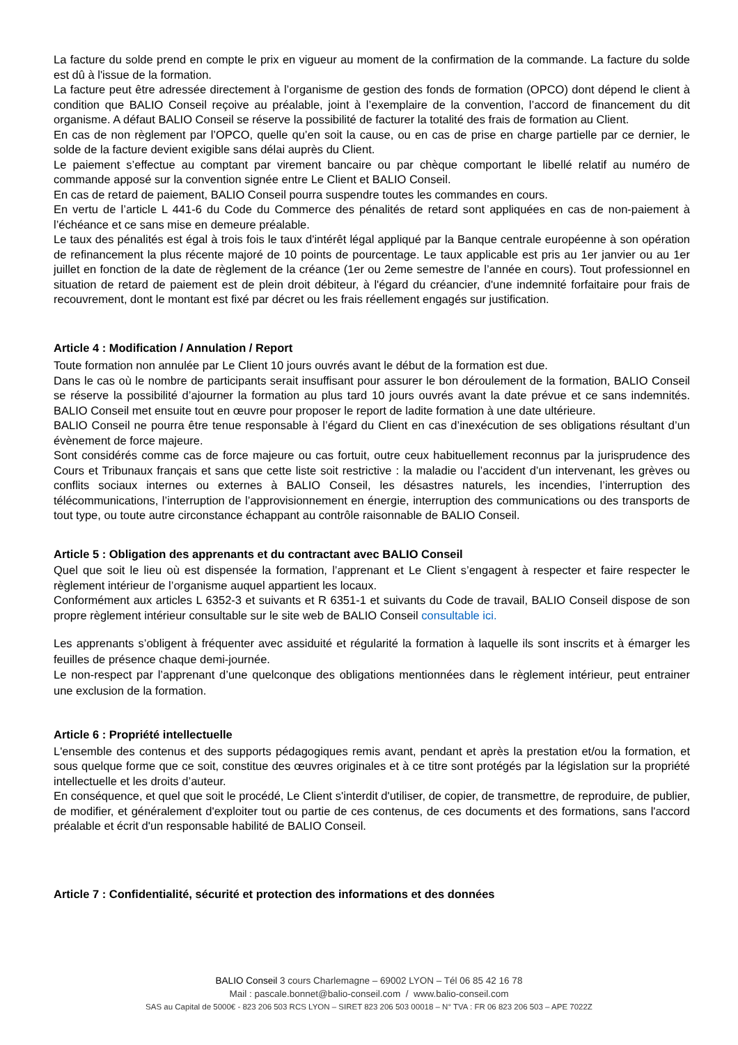La facture du solde prend en compte le prix en vigueur au moment de la confirmation de la commande. La facture du solde est dû à l'issue de la formation.
La facture peut être adressée directement à l’organisme de gestion des fonds de formation (OPCO) dont dépend le client à condition que BALIO Conseil reçoive au préalable, joint à l’exemplaire de la convention, l’accord de financement du dit organisme. A défaut BALIO Conseil se réserve la possibilité de facturer la totalité des frais de formation au Client.
En cas de non règlement par l’OPCO, quelle qu’en soit la cause, ou en cas de prise en charge partielle par ce dernier, le solde de la facture devient exigible sans délai auprès du Client.
Le paiement s’effectue au comptant par virement bancaire ou par chèque comportant le libellé relatif au numéro de commande apposé sur la convention signée entre Le Client et BALIO Conseil.
En cas de retard de paiement, BALIO Conseil pourra suspendre toutes les commandes en cours.
En vertu de l’article L 441-6 du Code du Commerce des pénalités de retard sont appliquées en cas de non-paiement à l’échéance et ce sans mise en demeure préalable.
Le taux des pénalités est égal à trois fois le taux d'intérêt légal appliqué par la Banque centrale européenne à son opération de refinancement la plus récente majoré de 10 points de pourcentage. Le taux applicable est pris au 1er janvier ou au 1er juillet en fonction de la date de règlement de la créance (1er ou 2eme semestre de l’année en cours). Tout professionnel en situation de retard de paiement est de plein droit débiteur, à l'égard du créancier, d'une indemnité forfaitaire pour frais de recouvrement, dont le montant est fixé par décret ou les frais réellement engagés sur justification.
Article 4 : Modification / Annulation / Report
Toute formation non annulée par Le Client 10 jours ouvrés avant le début de la formation est due.
Dans le cas où le nombre de participants serait insuffisant pour assurer le bon déroulement de la formation, BALIO Conseil se réserve la possibilité d’ajourner la formation au plus tard 10 jours ouvrés avant la date prévue et ce sans indemnités. BALIO Conseil met ensuite tout en œuvre pour proposer le report de ladite formation à une date ultérieure.
BALIO Conseil ne pourra être tenue responsable à l’égard du Client en cas d’inexécution de ses obligations résultant d’un évènement de force majeure.
Sont considérés comme cas de force majeure ou cas fortuit, outre ceux habituellement reconnus par la jurisprudence des Cours et Tribunaux français et sans que cette liste soit restrictive : la maladie ou l’accident d’un intervenant, les grèves ou conflits sociaux internes ou externes à BALIO Conseil, les désastres naturels, les incendies, l’interruption des télécommunications, l’interruption de l’approvisionnement en énergie, interruption des communications ou des transports de tout type, ou toute autre circonstance échappant au contrôle raisonnable de BALIO Conseil.
Article 5 : Obligation des apprenants et du contractant avec BALIO Conseil
Quel que soit le lieu où est dispensée la formation, l’apprenant et Le Client s’engagent à respecter et faire respecter le règlement intérieur de l’organisme auquel appartient les locaux.
Conformément aux articles L 6352-3 et suivants et R 6351-1 et suivants du Code de travail, BALIO Conseil dispose de son propre règlement intérieur consultable sur le site web de BALIO Conseil consultable ici.
Les apprenants s’obligent à fréquenter avec assiduité et régularité la formation à laquelle ils sont inscrits et à émarger les feuilles de présence chaque demi-journée.
Le non-respect par l’apprenant d’une quelconque des obligations mentionnées dans le règlement intérieur, peut entrainer une exclusion de la formation.
Article 6 : Propriété intellectuelle
L'ensemble des contenus et des supports pédagogiques remis avant, pendant et après la prestation et/ou la formation, et sous quelque forme que ce soit, constitue des œuvres originales et à ce titre sont protégés par la législation sur la propriété intellectuelle et les droits d’auteur.
En conséquence, et quel que soit le procédé, Le Client s'interdit d'utiliser, de copier, de transmettre, de reproduire, de publier, de modifier, et généralement d'exploiter tout ou partie de ces contenus, de ces documents et des formations, sans l'accord préalable et écrit d'un responsable habilité de BALIO Conseil.
Article 7 : Confidentialité, sécurité et protection des informations et des données
BALIO Conseil 3 cours Charlemagne – 69002 LYON – Tél 06 85 42 16 78
Mail : pascale.bonnet@balio-conseil.com / www.balio-conseil.com
SAS au Capital de 5000€ - 823 206 503 RCS LYON – SIRET 823 206 503 00018 – N° TVA : FR 06 823 206 503 – APE 7022Z